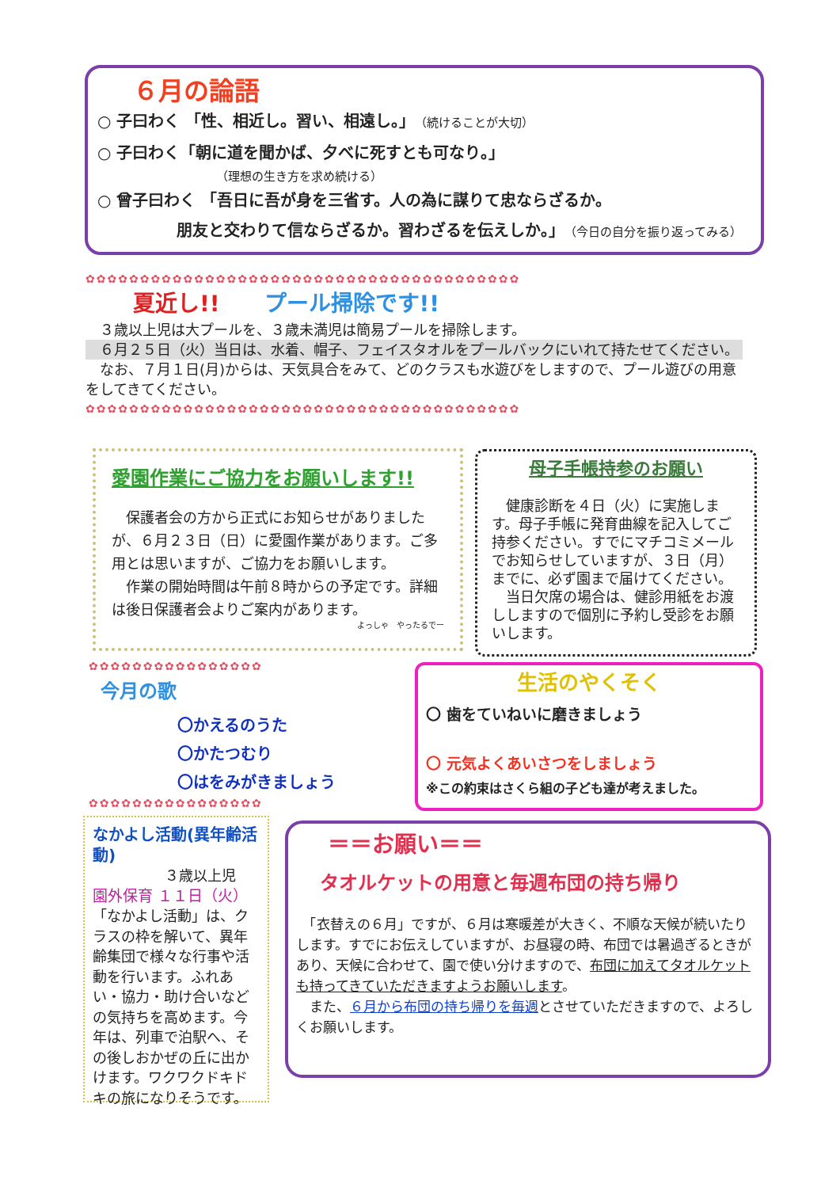６月の論語
○ 子曰わく 「性、相近し。習い、相遠し。」（続けることが大切）
○ 子曰わく「朝に道を聞かば、夕べに死すとも可なり。」
（理想の生き方を求め続ける）
○ 曾子曰わく 「吾日に吾が身を三省す。人の為に謀りて忠ならざるか。
朋友と交わりて信ならざるか。習わざるを伝えしか。」（今日の自分を振り返ってみる）
✿✿✿✿✿✿✿✿✿✿✿✿✿✿✿✿✿✿✿✿✿✿✿✿✿✿✿✿✿✿✿✿✿✿✿✿✿✿✿✿
夏近し!!　　プール掃除です!!
　３歳以上児は大プールを、３歳未満児は簡易プールを掃除します。
　６月２５日（火）当日は、水着、帽子、フェイスタオルをプールバックにいれて持たせてください。
　なお、７月１日(月)からは、天気具合をみて、どのクラスも水遊びをしますので、プール遊びの用意をしてきてください。
✿✿✿✿✿✿✿✿✿✿✿✿✿✿✿✿✿✿✿✿✿✿✿✿✿✿✿✿✿✿✿✿✿✿✿✿✿✿✿✿
愛園作業にご協力をお願いします!!
　保護者会の方から正式にお知らせがありましたが、６月２３日（日）に愛園作業があります。ご多用とは思いますが、ご協力をお願いします。
　作業の開始時間は午前８時からの予定です。詳細は後日保護者会よりご案内があります。
よっしゃ　やったるでー
母子手帳持参のお願い
　健康診断を４日（火）に実施します。母子手帳に発育曲線を記入してご持参ください。すでにマチコミメールでお知らせしていますが、３日（月）までに、必ず園まで届けてください。
　当日欠席の場合は、健診用紙をお渡ししますので個別に予約し受診をお願いします。
✿✿✿✿✿✿✿✿✿✿✿✿✿✿✿✿
今月の歌
〇かえるのうた
〇かたつむり
〇はをみがきましょう
✿✿✿✿✿✿✿✿✿✿✿✿✿✿✿✿
生活のやくそく
〇 歯をていねいに磨きましょう
〇 元気よくあいさつをしましょう
※この約束はさくら組の子ども達が考えました。
なかよし活動(異年齢活動)
３歳以上児
園外保育 １１日（火）
「なかよし活動」は、クラスの枠を解いて、異年齢集団で様々な行事や活動を行います。ふれあい・協力・助け合いなどの気持ちを高めます。今年は、列車で泊駅へ、その後しおかぜの丘に出かけます。ワクワクドキドキの旅になりそうです。
＝＝お願い＝＝
タオルケットの用意と毎週布団の持ち帰り
　「衣替えの６月」ですが、６月は寒暖差が大きく、不順な天候が続いたりします。すでにお伝えしていますが、お昼寝の時、布団では暑過ぎるときがあり、天候に合わせて、園で使い分けますので、布団に加えてタオルケットも持ってきていただきますようお願いします。
　また、６月から布団の持ち帰りを毎週とさせていただきますので、よろしくお願いします。